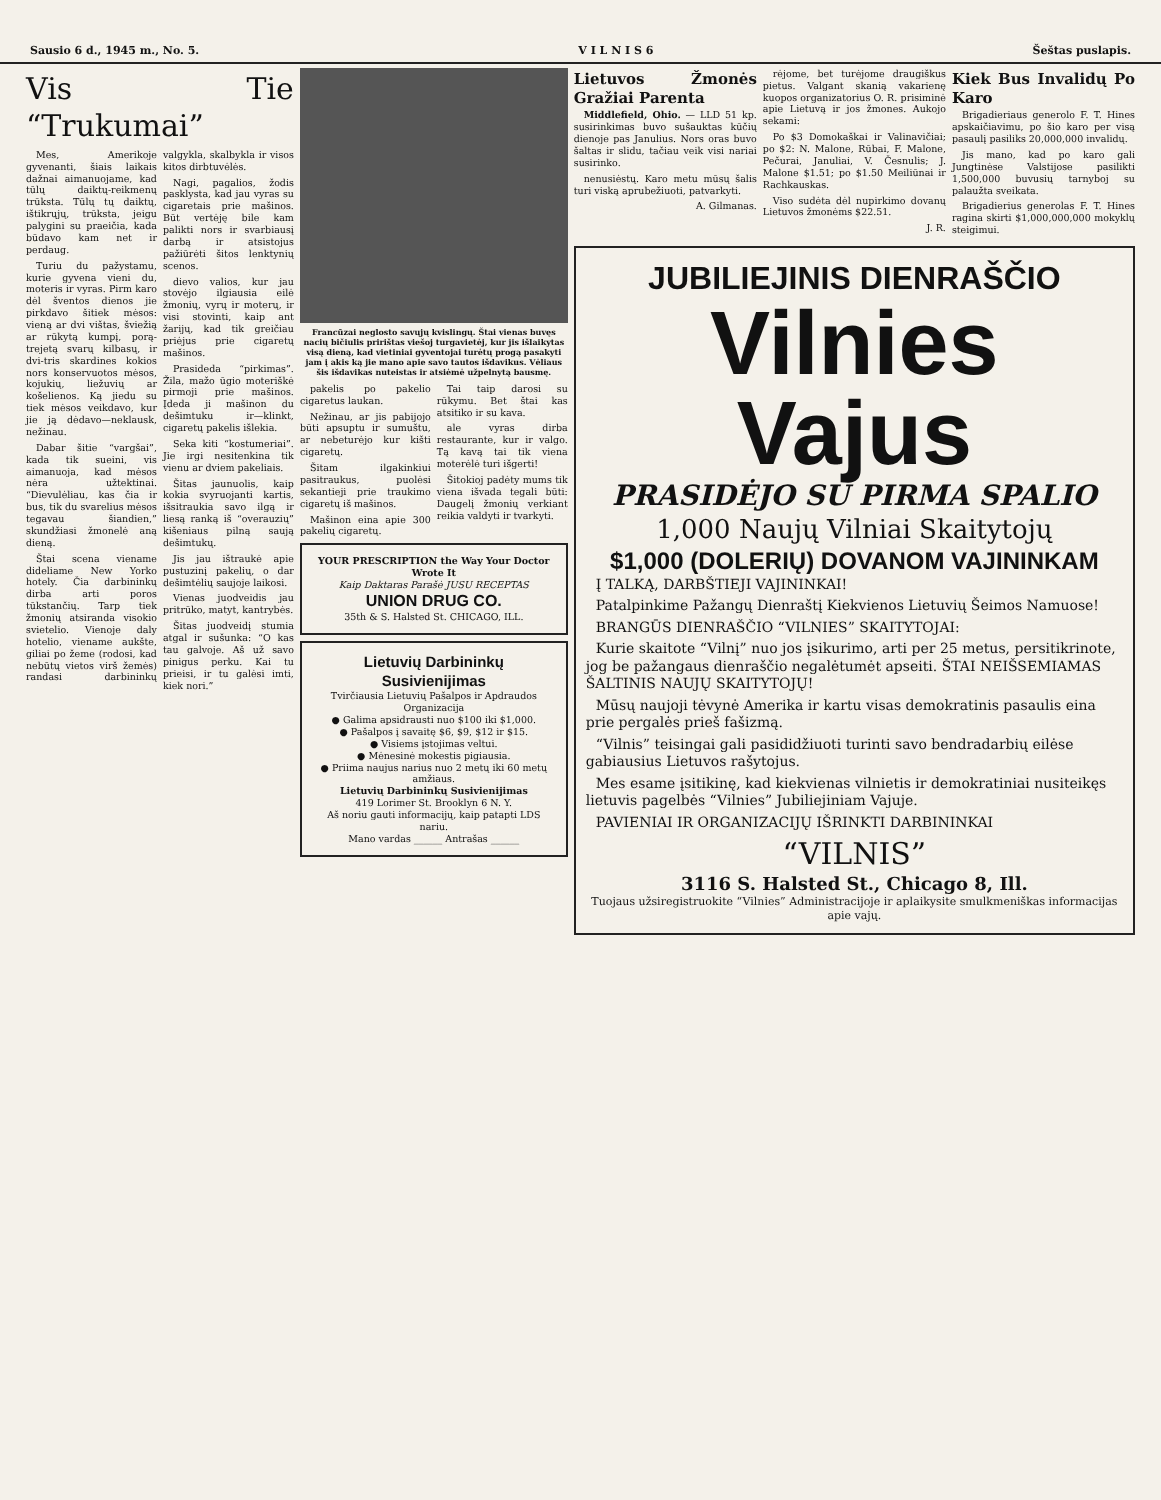Sausio 6 d., 1945 m., No. 5. V I L N I S 6 Šeštas puslapis.
Vis Tie “Trukumai”
Mes, Amerikoje gyvenanti, šiais laikais dažnai aimanuojame, kad tūlų daiktų-reikmenų trūksta. Tūlų tų daiktų, ištikrųjų, trūksta, jeigu palygini su praeičia, kada būdavo kam net ir perdaug.
Turiu du pažystamu, kurie gyvena vieni du, moteris ir vyras. Pirm karo dėl šventos dienos jie pirkdavo šitiek mėsos: vieną ar dvi vištas, šviežią ar rūkytą kumpį, porą-trejetą svarų kilbasų, ir dvi-tris skardines kokios nors konservuotos mėsos, kojukių, liežuvių ar košelienos. Ką jiedu su tiek mėsos veikdavo, kur jie ją dėdavo—neklausk, nežinau.
Dabar šitie “vargšai”, kada tik sueini, vis aimanuoja, kad mėsos nėra užtektinai. “Dievulėliau, kas čia ir bus, tik du svarelius mėsos tegavau šiandien,” skundžiasi žmonelė aną dieną.
Štai scena viename dideliame New Yorko hotely. Čia darbininkų dirba arti poros tūkstančių. Tarp tiek žmonių atsiranda visokio svietelio. Vienoje daly hotelio, viename aukšte, giliai po žeme (rodosi, kad nebūtų vietos virš žemės) randasi darbininkų valgykla, skalbykla ir visos kitos dirbtuvėlės.
Nagi, pagalios, žodis pasklysta, kad jau vyras su cigaretais prie mašinos. Būt vertėję bile kam palikti nors ir svarbiausį darbą ir atsistojus pažiūrėti šitos lenktynių scenos.
dievo valios, kur jau stovėjo ilgiausia eilė žmonių, vyrų ir moterų, ir visi stovinti, kaip ant žarijų, kad tik greičiau priėjus prie cigaretų mašinos.
Prasideda “pirkimas”. Žila, mažo ūgio moteriškė pirmoji prie mašinos. Įdeda ji mašinon du dešimtuku ir—klinkt, cigaretų pakelis išlekia.
Seka kiti “kostumeriai”. Jie irgi nesitenkina tik vienu ar dviem pakeliais.
Šitas jaunuolis, kaip kokia svyruojanti kartis, išsitraukia savo ilgą ir liesą ranką iš “overauzių” kišeniaus pilną saują dešimtukų.
Jis jau ištraukė apie pustuzinį pakelių, o dar dešimtėlių saujoje laikosi.
Vienas juodveidis jau pritrūko, matyt, kantrybės.
Šitas juodveidį stumia atgal ir sušunka: “O kas tau galvoje. Aš už savo pinigus perku. Kai tu prieisi, ir tu galėsi imti, kiek nori.”
Francūzai neglosto savųjų kvislingų. Štai vienas buvęs nacių bičiulis pririštas viešoj turgavietėj, kur jis išlaikytas visą dieną, kad vietiniai gyventojai turėtų progą pasakyti jam į akis ką jie mano apie savo tautos išdavikus. Vėliaus šis išdavikas nuteistas ir atsiėmė užpelnytą bausmę.
pakelis po pakelio cigaretus laukan.
Nežinau, ar jis pabijojo būti apsuptu ir sumuštu, ar nebeturėjo kur kišti cigaretų.
Šitam ilgakinkiui pasitraukus, puolėsi sekantieji prie traukimo cigaretų iš mašinos.
Mašinon eina apie 300 pakelių cigaretų.
Tai taip darosi su rūkymu. Bet štai kas atsitiko ir su kava.
ale vyras dirba restaurante, kur ir valgo. Tą kavą tai tik viena moterėlė turi išgerti!
Šitokioj padėty mums tik viena išvada tegali būti: Daugelį žmonių verkiant reikia valdyti ir tvarkyti.
YOUR PRESCRIPTION the Way Your Doctor Wrote It
Kaip Daktaras Parašė JUSU RECEPTAS
UNION DRUG CO.
35th & S. Halsted St. CHICAGO, ILL.
Lietuvių Darbininkų Susivienijimas
Tvirčiausia Lietuvių Pašalpos ir Apdraudos Organizacija
● Galima apsidrausti nuo $100 iki $1,000.
● Pašalpos į savaitę $6, $9, $12 ir $15.
● Visiems įstojimas veltui.
● Mėnesinė mokestis pigiausia.
● Priima naujus narius nuo 2 metų iki 60 metų amžiaus.
Lietuvių Darbininkų Susivienijimas
419 Lorimer St. Brooklyn 6 N. Y.
Aš noriu gauti informacijų, kaip patapti LDS nariu.
Mano vardas ______ Antrašas ______
Lietuvos Žmonės Gražiai Parenta
Middlefield, Ohio. — LLD 51 kp. susirinkimas buvo sušauktas kūčių dienoje pas Janulius. Nors oras buvo šaltas ir slidu, tačiau veik visi nariai susirinko.
nenusiėstų. Karo metu mūsų šalis turi viską aprubežiuoti, patvarkyti.
A. Gilmanas.
rėjome, bet turėjome draugiškus pietus. Valgant skanią vakarienę kuopos organizatorius O. R. prisiminė apie Lietuvą ir jos žmones. Aukojo sekami:
Po $3 Domokaškai ir Valinavičiai; po $2: N. Malone, Rūbai, F. Malone, Pečurai, Januliai, V. Česnulis; J. Malone $1.51; po $1.50 Meiliūnai ir Rachkauskas.
Viso sudėta dėl nupirkimo dovanų Lietuvos žmonėms $22.51.
J. R.
Kiek Bus Invalidų Po Karo
Brigadieriaus generolo F. T. Hines apskaičiavimu, po šio karo per visą pasaulį pasiliks 20,000,000 invalidų.
Jis mano, kad po karo gali Jungtinėse Valstijose pasilikti 1,500,000 buvusių tarnyboj su palaužta sveikata.
Brigadierius generolas F. T. Hines ragina skirti $1,000,000,000 mokyklų steigimui.
JUBILIEJINIS DIENRAŠČIO
Vilnies Vajus
PRASIDĖJO SU PIRMA SPALIO
1,000 Naujų Vilniai Skaitytojų
$1,000 (DOLERIŲ) DOVANOM VAJININKAM
Į TALKĄ, DARBŠTIEJI VAJININKAI!
Patalpinkime Pažangų Dienraštį Kiekvienos Lietuvių Šeimos Namuose!
BRANGŪS DIENRAŠČIO “VILNIES” SKAITYTOJAI:
Kurie skaitote “Vilnį” nuo jos įsikurimo, arti per 25 metus, persitikrinote, jog be pažangaus dienraščio negalėtumėt apseiti. ŠTAI NEIŠSEMIAMAS ŠALTINIS NAUJŲ SKAITYTOJŲ!
Mūsų naujoji tėvynė Amerika ir kartu visas demokratinis pasaulis eina prie pergalės prieš fašizmą.
“Vilnis” teisingai gali pasididžiuoti turinti savo bendradarbių eilėse gabiausius Lietuvos rašytojus.
Mes esame įsitikinę, kad kiekvienas vilnietis ir demokratiniai nusiteikęs lietuvis pagelbės “Vilnies” Jubiliejiniam Vajuje.
PAVIENIAI IR ORGANIZACIJŲ IŠRINKTI DARBININKAI
“VILNIS”
3116 S. Halsted St., Chicago 8, Ill.
Tuojaus užsiregistruokite “Vilnies” Administracijoje ir aplaikysite smulkmeniškas informacijas apie vajų.